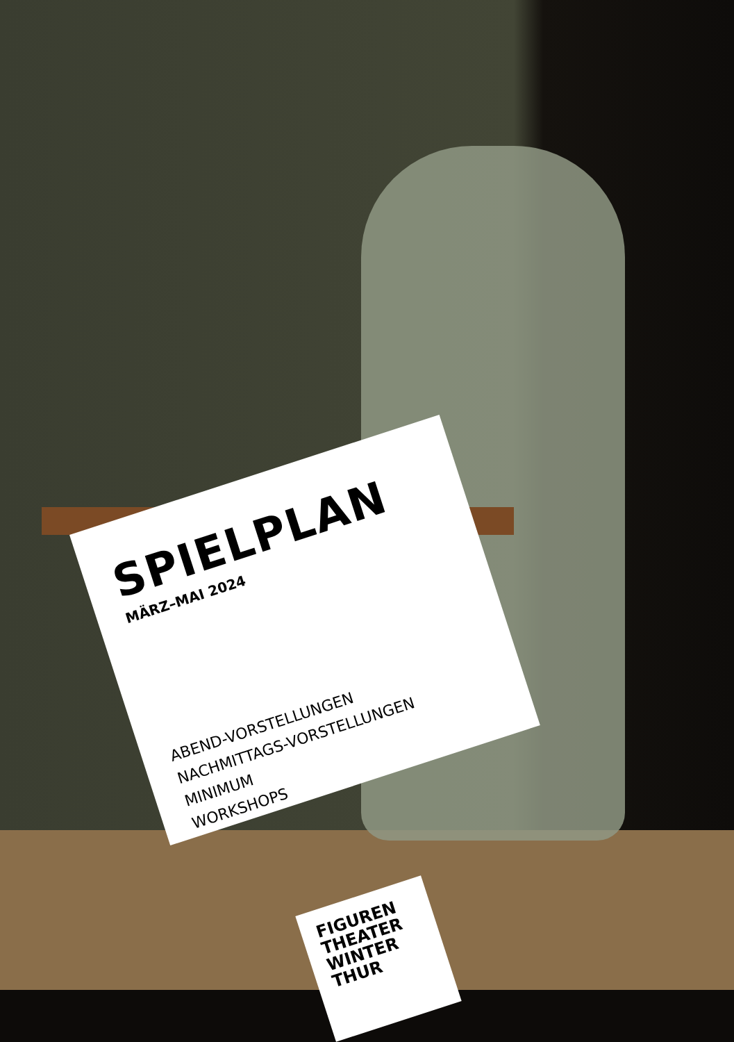SPIELPLAN
MÄRZ–MAI 2024
ABEND-VORSTELLUNGEN
NACHMITTAGS-VORSTELLUNGEN
MINIMUM
WORKSHOPS
FIGUREN
THEATER
WINTER
THUR